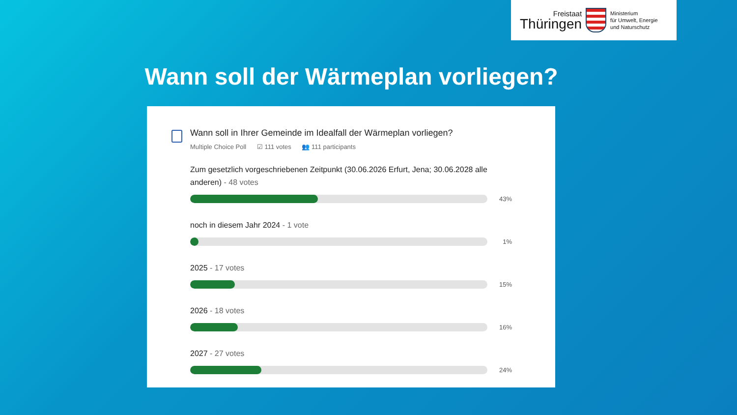Freistaat
Thüringen
Ministerium
für Umwelt, Energie
und Naturschutz
Wann soll der Wärmeplan vorliegen?
Wann soll in Ihrer Gemeinde im Idealfall der Wärmeplan vorliegen?
Multiple Choice Poll ☑ 111 votes 👥 111 participants
Zum gesetzlich vorgeschriebenen Zeitpunkt (30.06.2026 Erfurt, Jena; 30.06.2028 alle anderen) - 48 votes
43%
noch in diesem Jahr 2024 - 1 vote
1%
2025 - 17 votes
15%
2026 - 18 votes
16%
2027 - 27 votes
24%